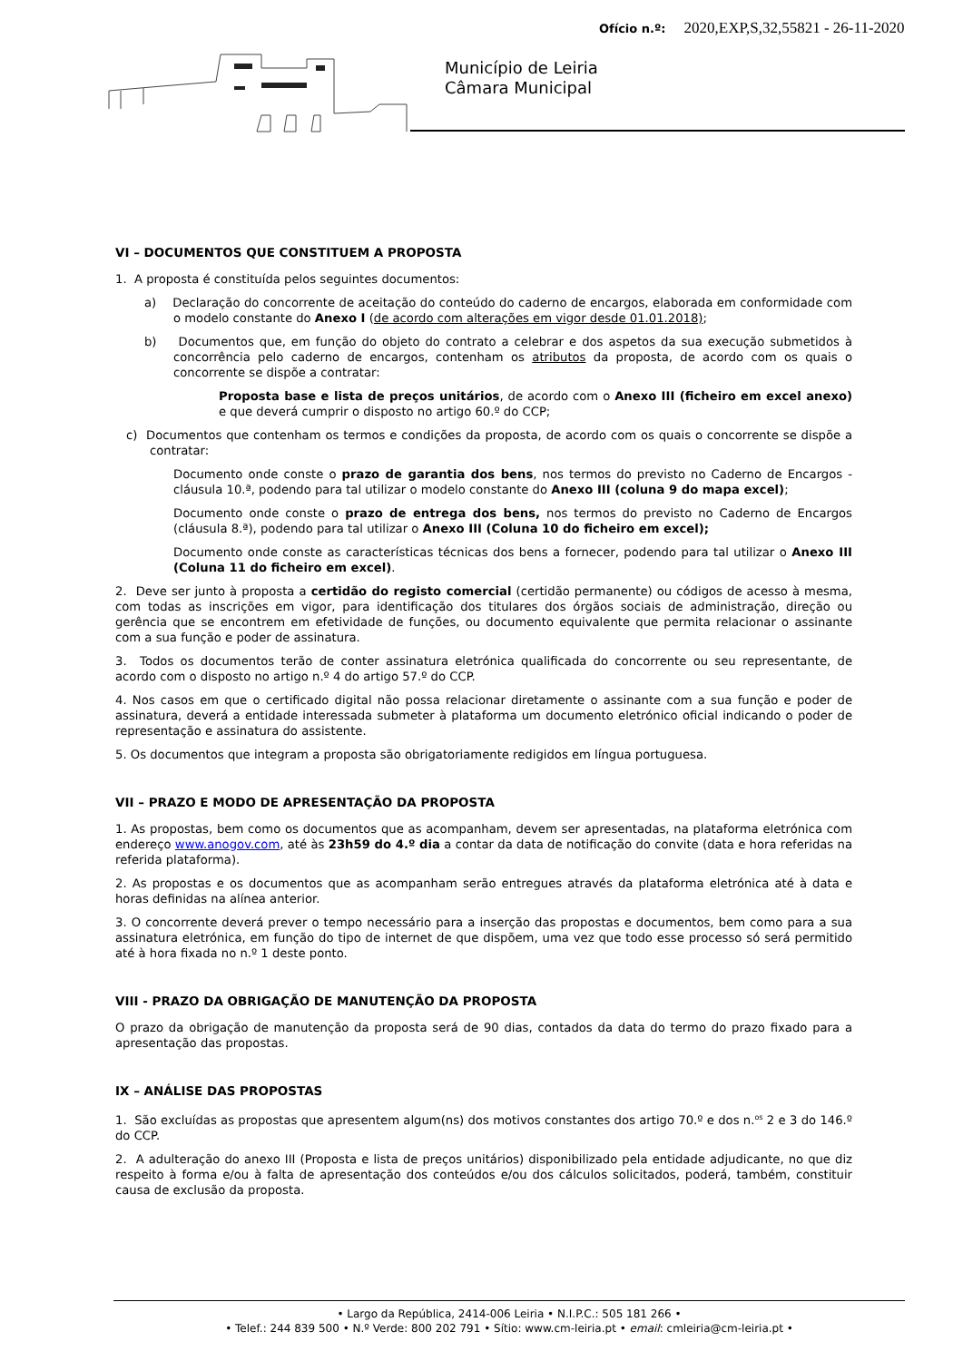Ofício n.º: 2020,EXP,S,32,55821 - 26-11-2020
Município de Leiria
Câmara Municipal
VI – DOCUMENTOS QUE CONSTITUEM A PROPOSTA
1. A proposta é constituída pelos seguintes documentos:
a) Declaração do concorrente de aceitação do conteúdo do caderno de encargos, elaborada em conformidade com o modelo constante do Anexo I (de acordo com alterações em vigor desde 01.01.2018);
b) Documentos que, em função do objeto do contrato a celebrar e dos aspetos da sua execução submetidos à concorrência pelo caderno de encargos, contenham os atributos da proposta, de acordo com os quais o concorrente se dispõe a contratar:
Proposta base e lista de preços unitários, de acordo com o Anexo III (ficheiro em excel anexo) e que deverá cumprir o disposto no artigo 60.º do CCP;
c) Documentos que contenham os termos e condições da proposta, de acordo com os quais o concorrente se dispõe a contratar:
Documento onde conste o prazo de garantia dos bens, nos termos do previsto no Caderno de Encargos - cláusula 10.ª, podendo para tal utilizar o modelo constante do Anexo III (coluna 9 do mapa excel);
Documento onde conste o prazo de entrega dos bens, nos termos do previsto no Caderno de Encargos (cláusula 8.ª), podendo para tal utilizar o Anexo III (Coluna 10 do ficheiro em excel);
Documento onde conste as características técnicas dos bens a fornecer, podendo para tal utilizar o Anexo III (Coluna 11 do ficheiro em excel).
2. Deve ser junto à proposta a certidão do registo comercial (certidão permanente) ou códigos de acesso à mesma, com todas as inscrições em vigor, para identificação dos titulares dos órgãos sociais de administração, direção ou gerência que se encontrem em efetividade de funções, ou documento equivalente que permita relacionar o assinante com a sua função e poder de assinatura.
3. Todos os documentos terão de conter assinatura eletrónica qualificada do concorrente ou seu representante, de acordo com o disposto no artigo n.º 4 do artigo 57.º do CCP.
4. Nos casos em que o certificado digital não possa relacionar diretamente o assinante com a sua função e poder de assinatura, deverá a entidade interessada submeter à plataforma um documento eletrónico oficial indicando o poder de representação e assinatura do assistente.
5. Os documentos que integram a proposta são obrigatoriamente redigidos em língua portuguesa.
VII – PRAZO E MODO DE APRESENTAÇÃO DA PROPOSTA
1. As propostas, bem como os documentos que as acompanham, devem ser apresentadas, na plataforma eletrónica com endereço www.anogov.com, até às 23h59 do 4.º dia a contar da data de notificação do convite (data e hora referidas na referida plataforma).
2. As propostas e os documentos que as acompanham serão entregues através da plataforma eletrónica até à data e horas definidas na alínea anterior.
3. O concorrente deverá prever o tempo necessário para a inserção das propostas e documentos, bem como para a sua assinatura eletrónica, em função do tipo de internet de que dispõem, uma vez que todo esse processo só será permitido até à hora fixada no n.º 1 deste ponto.
VIII - PRAZO DA OBRIGAÇÃO DE MANUTENÇÃO DA PROPOSTA
O prazo da obrigação de manutenção da proposta será de 90 dias, contados da data do termo do prazo fixado para a apresentação das propostas.
IX – ANÁLISE DAS PROPOSTAS
1. São excluídas as propostas que apresentem algum(ns) dos motivos constantes dos artigo 70.º e dos n.<sup>os</sup> 2 e 3 do 146.º do CCP.
2. A adulteração do anexo III (Proposta e lista de preços unitários) disponibilizado pela entidade adjudicante, no que diz respeito à forma e/ou à falta de apresentação dos conteúdos e/ou dos cálculos solicitados, poderá, também, constituir causa de exclusão da proposta.
• Largo da República, 2414-006 Leiria • N.I.P.C.: 505 181 266 •
• Telef.: 244 839 500 • N.º Verde: 800 202 791 • Sítio: www.cm-leiria.pt • email: cmleiria@cm-leiria.pt •